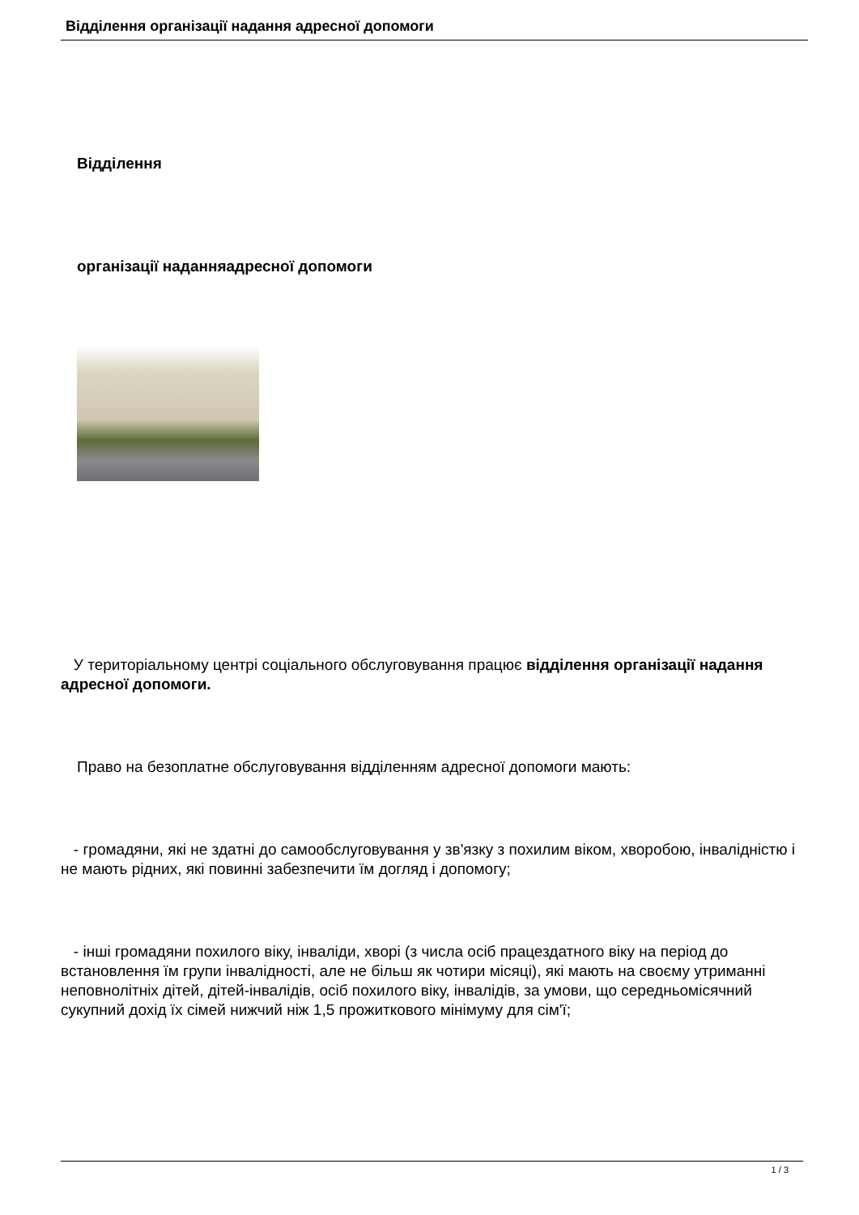Відділення організації надання адресної допомоги
Відділення
організації наданняадресної допомоги
У територіальному центрі соціального обслуговування працює відділення організації надання адресної допомоги.
Право на безоплатне обслуговування відділенням адресної допомоги мають:
- громадяни, які не здатні до самообслуговування у зв'язку з похилим віком, хворобою, інвалідністю і не мають рідних, які повинні забезпечити їм догляд і допомогу;
- інші громадяни похилого віку, інваліди, хворі (з числа осіб працездатного віку на період до встановлення їм групи інвалідності, але не більш як чотири місяці), які мають на своєму утриманні неповнолітніх дітей, дітей-інвалідів, осіб похилого віку, інвалідів, за умови, що середньомісячний сукупний дохід їх сімей нижчий ніж 1,5 прожиткового мінімуму для сім'ї;
1 / 3